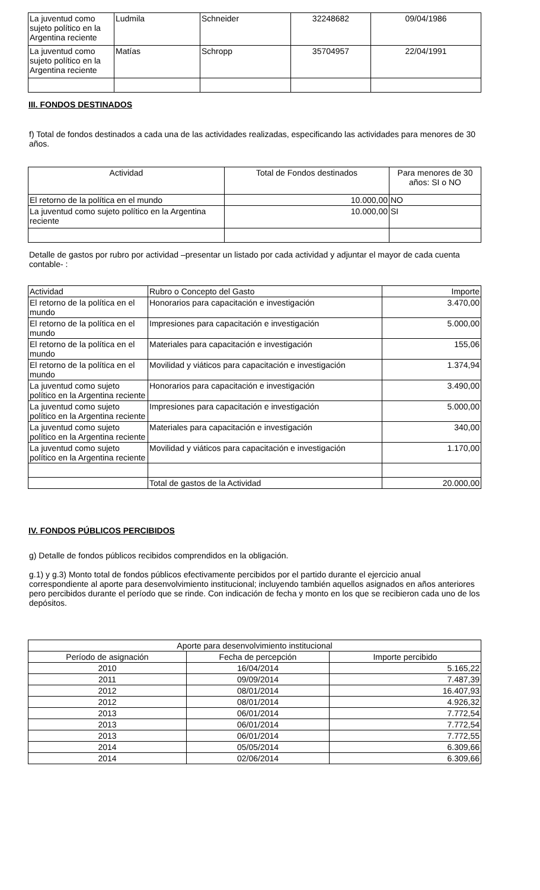| La juventud como sujeto político en la Argentina reciente | Ludmila | Schneider | 32248682 | 09/04/1986 |
| La juventud como sujeto político en la Argentina reciente | Matías | Schropp | 35704957 | 22/04/1991 |
III. FONDOS DESTINADOS
f) Total de fondos destinados a cada una de las actividades realizadas, especificando las actividades para menores de 30 años.
| Actividad | Total de Fondos destinados | Para menores de 30 años: SI o NO |
| El retorno de la política en el mundo | 10.000,00 | NO |
| La juventud como sujeto político en la Argentina reciente | 10.000,00 | SI |
Detalle de gastos por rubro por actividad –presentar un listado por cada actividad y adjuntar el mayor de cada cuenta contable- :
| Actividad | Rubro o Concepto del Gasto | Importe |
| El retorno de la política en el mundo | Honorarios para capacitación e investigación | 3.470,00 |
| El retorno de la política en el mundo | Impresiones para capacitación e investigación | 5.000,00 |
| El retorno de la política en el mundo | Materiales para capacitación e investigación | 155,06 |
| El retorno de la política en el mundo | Movilidad y viáticos para capacitación e investigación | 1.374,94 |
| La juventud como sujeto político en la Argentina reciente | Honorarios para capacitación e investigación | 3.490,00 |
| La juventud como sujeto político en la Argentina reciente | Impresiones para capacitación e investigación | 5.000,00 |
| La juventud como sujeto político en la Argentina reciente | Materiales para capacitación e investigación | 340,00 |
| La juventud como sujeto político en la Argentina reciente | Movilidad y viáticos para capacitación e investigación | 1.170,00 |
| | Total de gastos de la Actividad | 20.000,00 |
IV. FONDOS PÚBLICOS PERCIBIDOS
g) Detalle de fondos públicos recibidos comprendidos en la obligación.
g.1) y g.3) Monto total de fondos públicos efectivamente percibidos por el partido durante el ejercicio anual correspondiente al aporte para desenvolvimiento institucional; incluyendo también aquellos asignados en años anteriores pero percibidos durante el período que se rinde. Con indicación de fecha y monto en los que se recibieron cada uno de los depósitos.
| Aporte para desenvolvimiento institucional | | |
| Período de asignación | Fecha de percepción | Importe percibido |
| 2010 | 16/04/2014 | 5.165,22 |
| 2011 | 09/09/2014 | 7.487,39 |
| 2012 | 08/01/2014 | 16.407,93 |
| 2012 | 08/01/2014 | 4.926,32 |
| 2013 | 06/01/2014 | 7.772,54 |
| 2013 | 06/01/2014 | 7.772,54 |
| 2013 | 06/01/2014 | 7.772,55 |
| 2014 | 05/05/2014 | 6.309,66 |
| 2014 | 02/06/2014 | 6.309,66 |